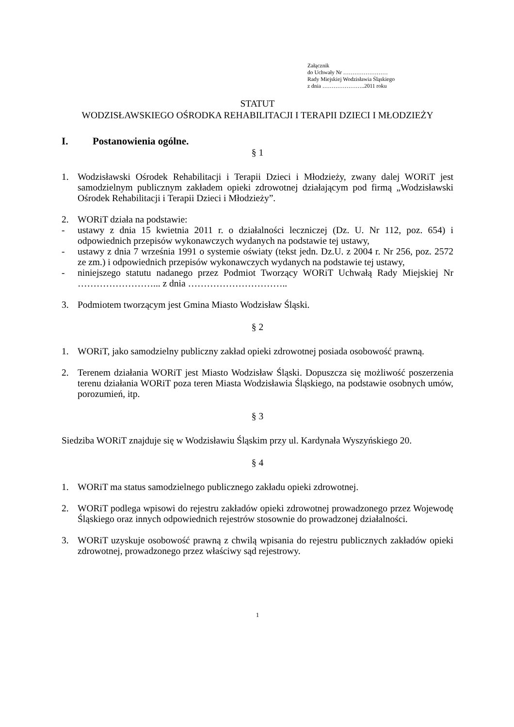Załącznik
do Uchwały Nr ……………………
Rady Miejskiej Wodzisławia Śląskiego
z dnia …………………..2011 roku
STATUT
WODZISŁAWSKIEGO OŚRODKA REHABILITACJI I TERAPII DZIECI I MŁODZIEŻY
I. Postanowienia ogólne.
§ 1
1. Wodzisławski Ośrodek Rehabilitacji i Terapii Dzieci i Młodzieży, zwany dalej WORiT jest samodzielnym publicznym zakładem opieki zdrowotnej działającym pod firmą „Wodzisławski Ośrodek Rehabilitacji i Terapii Dzieci i Młodzieży”.
2. WORiT działa na podstawie:
- ustawy z dnia 15 kwietnia 2011 r. o działalności leczniczej (Dz. U. Nr 112, poz. 654) i odpowiednich przepisów wykonawczych wydanych na podstawie tej ustawy,
- ustawy z dnia 7 września 1991 o systemie oświaty (tekst jedn. Dz.U. z 2004 r. Nr 256, poz. 2572 ze zm.) i odpowiednich przepisów wykonawczych wydanych na podstawie tej ustawy,
- niniejszego statutu nadanego przez Podmiot Tworzący WORiT Uchwałą Rady Miejskiej Nr ……………………... z dnia …………………………..
3. Podmiotem tworzącym jest Gmina Miasto Wodzisław Śląski.
§ 2
1. WORiT, jako samodzielny publiczny zakład opieki zdrowotnej posiada osobowość prawną.
2. Terenem działania WORiT jest Miasto Wodzisław Śląski. Dopuszcza się możliwość poszerzenia terenu działania WORiT poza teren Miasta Wodzisławia Śląskiego, na podstawie osobnych umów, porozumień, itp.
§ 3
Siedziba WORiT znajduje się w Wodzisławiu Śląskim przy ul. Kardynała Wyszyńskiego 20.
§ 4
1. WORiT ma status samodzielnego publicznego zakładu opieki zdrowotnej.
2. WORiT podlega wpisowi do rejestru zakładów opieki zdrowotnej prowadzonego przez Wojewodę Śląskiego oraz innych odpowiednich rejestrów stosownie do prowadzonej działalności.
3. WORiT uzyskuje osobowość prawną z chwilą wpisania do rejestru publicznych zakładów opieki zdrowotnej, prowadzonego przez właściwy sąd rejestrowy.
1